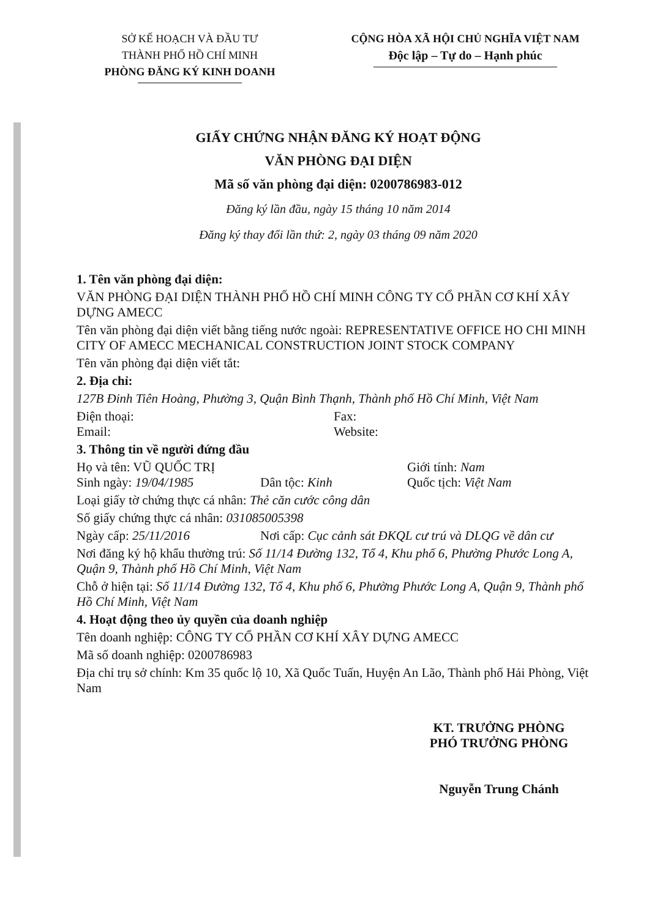SỞ KẾ HOẠCH VÀ ĐẦU TƯ
THÀNH PHỐ HỒ CHÍ MINH
PHÒNG ĐĂNG KÝ KINH DOANH
CỘNG HÒA XÃ HỘI CHỦ NGHĨA VIỆT NAM
Độc lập – Tự do – Hạnh phúc
GIẤY CHỨNG NHẬN ĐĂNG KÝ HOẠT ĐỘNG
VĂN PHÒNG ĐẠI DIỆN
Mã số văn phòng đại diện: 0200786983-012
Đăng ký lần đầu, ngày 15 tháng 10 năm 2014
Đăng ký thay đổi lần thứ: 2, ngày 03 tháng 09 năm 2020
1. Tên văn phòng đại diện:
VĂN PHÒNG ĐẠI DIỆN THÀNH PHỐ HỒ CHÍ MINH CÔNG TY CỔ PHẦN CƠ KHÍ XÂY DỰNG AMECC
Tên văn phòng đại diện viết bằng tiếng nước ngoài: REPRESENTATIVE OFFICE HO CHI MINH CITY OF AMECC MECHANICAL CONSTRUCTION JOINT STOCK COMPANY
Tên văn phòng đại diện viết tắt:
2. Địa chỉ:
127B Đinh Tiên Hoàng, Phường 3, Quận Bình Thạnh, Thành phố Hồ Chí Minh, Việt Nam
Điện thoại:
Email: Fax:
Website:
3. Thông tin về người đứng đầu
Họ và tên: VŨ QUỐC TRỊ Giới tính: Nam
Sinh ngày: 19/04/1985 Dân tộc: Kinh Quốc tịch: Việt Nam
Loại giấy tờ chứng thực cá nhân: Thẻ căn cước công dân
Số giấy chứng thực cá nhân: 031085005398
Ngày cấp: 25/11/2016 Nơi cấp: Cục cảnh sát ĐKQL cư trú và DLQG về dân cư
Nơi đăng ký hộ khẩu thường trú: Số 11/14 Đường 132, Tổ 4, Khu phố 6, Phường Phước Long A, Quận 9, Thành phố Hồ Chí Minh, Việt Nam
Chỗ ở hiện tại: Số 11/14 Đường 132, Tổ 4, Khu phố 6, Phường Phước Long A, Quận 9, Thành phố Hồ Chí Minh, Việt Nam
4. Hoạt động theo ủy quyền của doanh nghiệp
Tên doanh nghiệp: CÔNG TY CỔ PHẦN CƠ KHÍ XÂY DỰNG AMECC
Mã số doanh nghiệp: 0200786983
Địa chỉ trụ sở chính: Km 35 quốc lộ 10, Xã Quốc Tuấn, Huyện An Lão, Thành phố Hải Phòng, Việt Nam
KT. TRƯỞNG PHÒNG
PHÓ TRƯỞNG PHÒNG
Nguyễn Trung Chánh